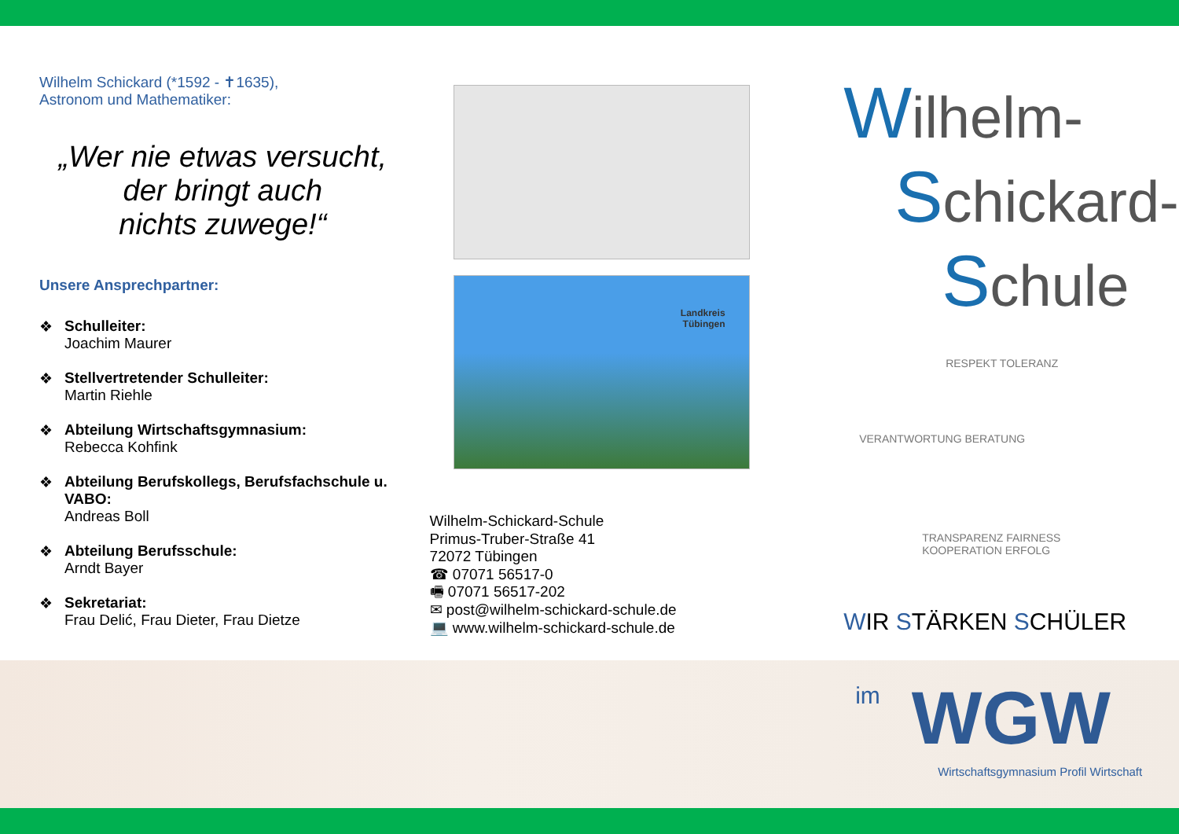Wilhelm Schickard (*1592 - ✝1635),
Astronom und Mathematiker:
„Wer nie etwas versucht,
der bringt auch
nichts zuwege!“
Unsere Ansprechpartner:
❖ Schulleiter:
Joachim Maurer
❖ Stellvertretender Schulleiter:
Martin Riehle
❖ Abteilung Wirtschaftsgymnasium:
Rebecca Kohfink
❖ Abteilung Berufskollegs, Berufsfachschule u. VABO:
Andreas Boll
❖ Abteilung Berufsschule:
Arndt Bayer
❖ Sekretariat:
Frau Delić, Frau Dieter, Frau Dietze
Landkreis
Tübingen
Wilhelm-Schickard-Schule
Primus-Truber-Straße 41
72072 Tübingen
☎ 07071 56517-0
🖷 07071 56517-202
✉ post@wilhelm-schickard-schule.de
💻 www.wilhelm-schickard-schule.de
Wilhelm-
Schickard-
Schule
RESPEKT TOLERANZ
VERANTWORTUNG BERATUNG
TRANSPARENZ FAIRNESS
KOOPERATION ERFOLG
WIR STÄRKEN SCHÜLER
im WGW
Wirtschaftsgymnasium Profil Wirtschaft